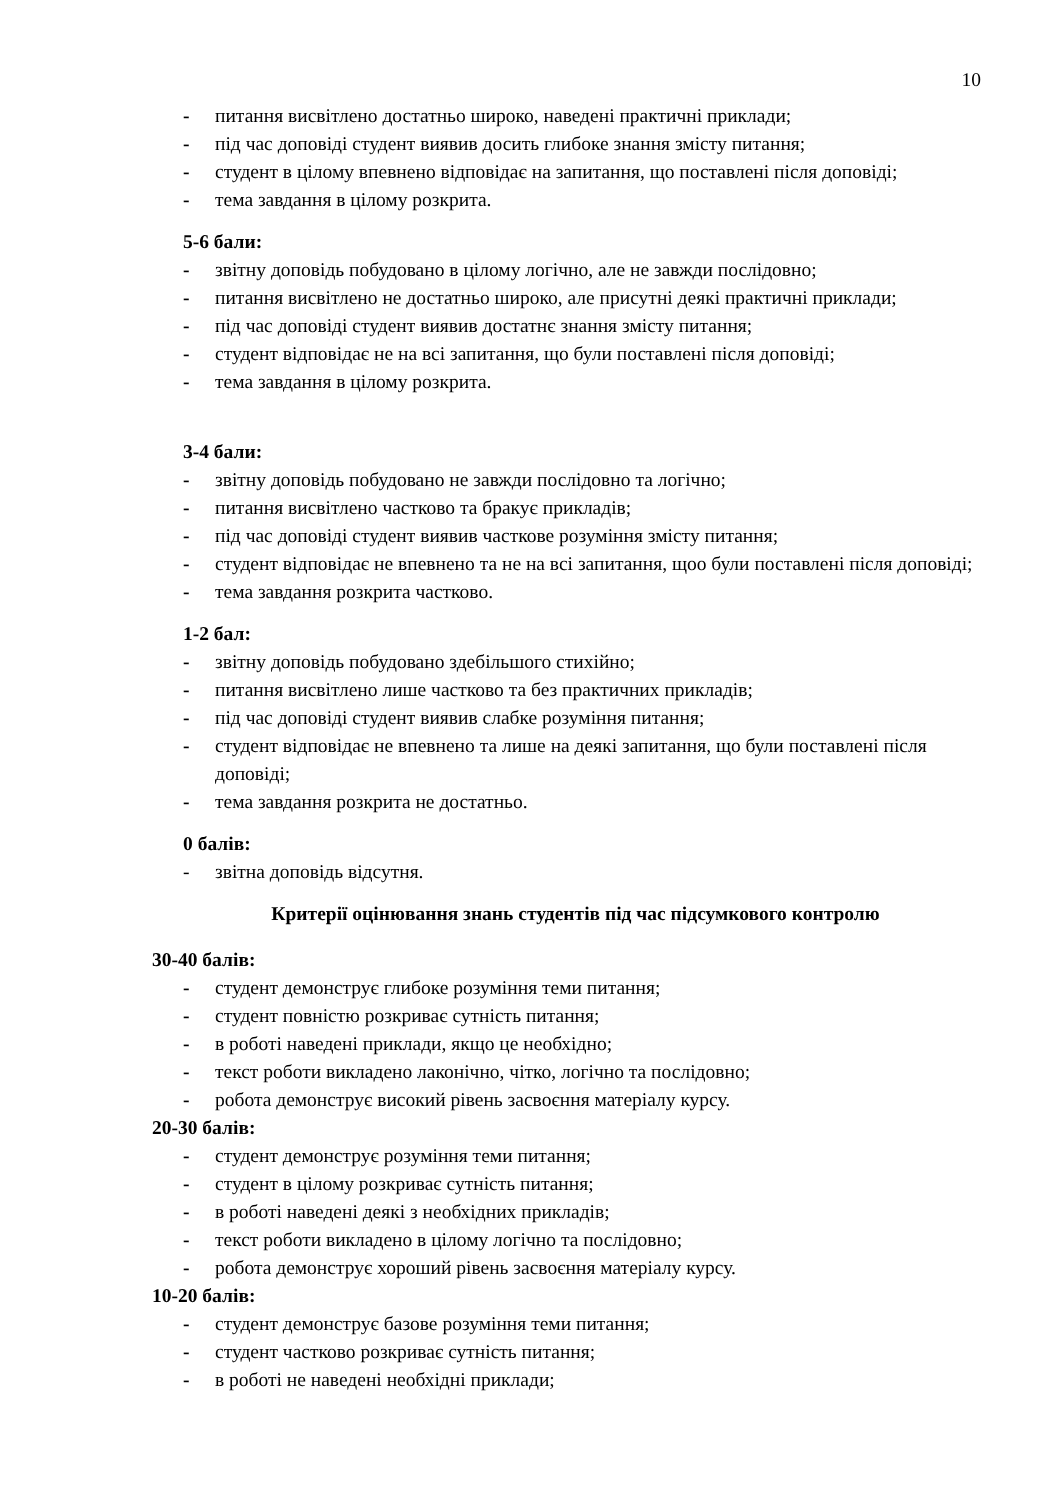10
- питання висвітлено достатньо широко, наведені практичні приклади;
- під час доповіді студент виявив досить глибоке знання змісту питання;
- студент в цілому впевнено відповідає на запитання, що поставлені після доповіді;
- тема завдання в цілому розкрита.
5-6 бали:
- звітну доповідь побудовано в цілому логічно, але не завжди послідовно;
- питання висвітлено не достатньо широко, але присутні деякі практичні приклади;
- під час доповіді студент виявив достатнє знання змісту питання;
- студент відповідає не на всі запитання, що були поставлені після доповіді;
- тема завдання в цілому розкрита.
3-4 бали:
- звітну доповідь побудовано не завжди послідовно та логічно;
- питання висвітлено частково та бракує прикладів;
- під час доповіді студент виявив часткове розуміння змісту питання;
- студент відповідає не впевнено та не на всі запитання, щоо були поставлені після доповіді;
- тема завдання розкрита частково.
1-2 бал:
- звітну доповідь побудовано здебільшого стихійно;
- питання висвітлено лише частково та без практичних прикладів;
- під час доповіді студент виявив слабке розуміння питання;
- студент відповідає не впевнено та лише на деякі запитання, що були поставлені після доповіді;
- тема завдання розкрита не достатньо.
0 балів:
- звітна доповідь відсутня.
Критерії оцінювання знань студентів під час підсумкового контролю
30-40 балів:
- студент демонструє глибоке розуміння теми питання;
- студент повністю розкриває сутність питання;
- в роботі наведені приклади, якщо це необхідно;
- текст роботи викладено лаконічно, чітко, логічно та послідовно;
- робота демонструє високий рівень засвоєння матеріалу курсу.
20-30 балів:
- студент демонструє розуміння теми питання;
- студент в цілому розкриває сутність питання;
- в роботі наведені деякі з необхідних прикладів;
- текст роботи викладено в цілому логічно та послідовно;
- робота демонструє хороший рівень засвоєння матеріалу курсу.
10-20 балів:
- студент демонструє базове розуміння теми питання;
- студент частково розкриває сутність питання;
- в роботі не наведені необхідні приклади;